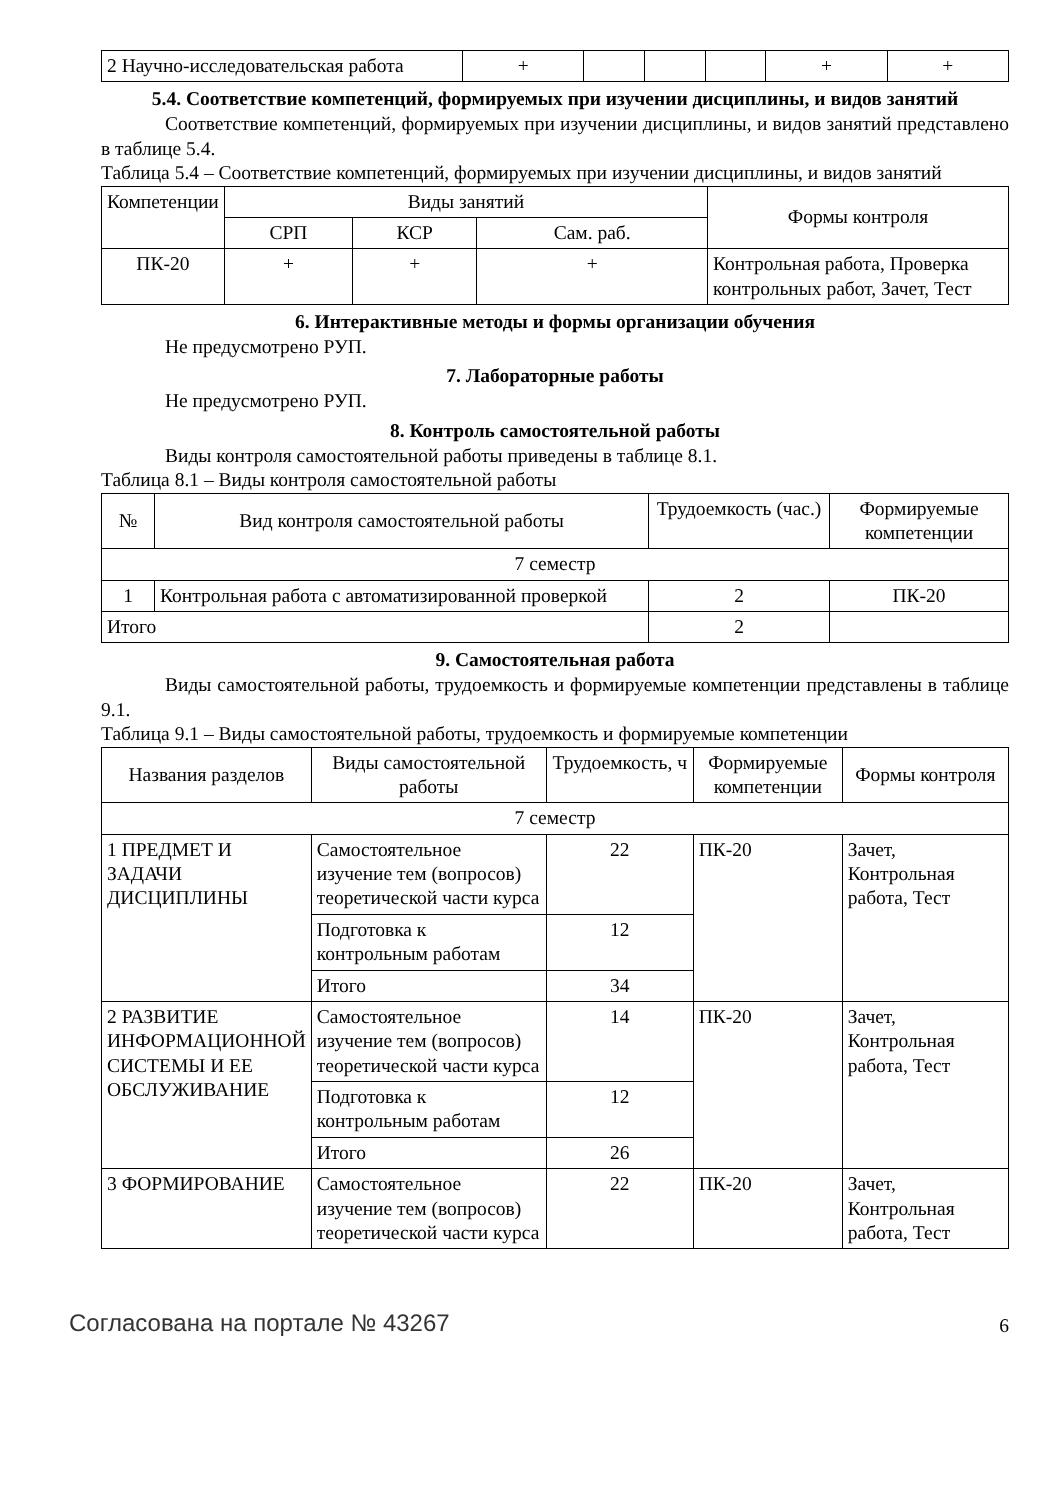| 2 Научно-исследовательская работа | + | | | | + | + |
5.4. Соответствие компетенций, формируемых при изучении дисциплины, и видов занятий
Соответствие компетенций, формируемых при изучении дисциплины, и видов занятий представлено в таблице 5.4.
Таблица 5.4 – Соответствие компетенций, формируемых при изучении дисциплины, и видов занятий
| Компетенции | Виды занятий | | | Формы контроля |
| | СРП | КСР | Сам. раб. | |
| ПК-20 | + | + | + | Контрольная работа, Проверка контрольных работ, Зачет, Тест |
6. Интерактивные методы и формы организации обучения
Не предусмотрено РУП.
7. Лабораторные работы
Не предусмотрено РУП.
8. Контроль самостоятельной работы
Виды контроля самостоятельной работы приведены в таблице 8.1.
Таблица 8.1 – Виды контроля самостоятельной работы
| № | Вид контроля самостоятельной работы | Трудоемкость (час.) | Формируемые компетенции |
| --- | --- | --- | --- |
| 7 семестр | | | |
| 1 | Контрольная работа с автоматизированной проверкой | 2 | ПК-20 |
| Итого | | 2 | |
9. Самостоятельная работа
Виды самостоятельной работы, трудоемкость и формируемые компетенции представлены в таблице 9.1.
Таблица 9.1 – Виды самостоятельной работы, трудоемкость и формируемые компетенции
| Названия разделов | Виды самостоятельной работы | Трудоемкость, ч | Формируемые компетенции | Формы контроля |
| --- | --- | --- | --- | --- |
| 7 семестр | | | | |
| 1 ПРЕДМЕТ И ЗАДАЧИ ДИСЦИПЛИНЫ | Самостоятельное изучение тем (вопросов) теоретической части курса | 22 | ПК-20 | Зачет, Контрольная работа, Тест |
| | Подготовка к контрольным работам | 12 | | |
| | Итого | 34 | | |
| 2 РАЗВИТИЕ ИНФОРМАЦИОННОЙ СИСТЕМЫ И ЕЕ ОБСЛУЖИВАНИЕ | Самостоятельное изучение тем (вопросов) теоретической части курса | 14 | ПК-20 | Зачет, Контрольная работа, Тест |
| | Подготовка к контрольным работам | 12 | | |
| | Итого | 26 | | |
| 3 ФОРМИРОВАНИЕ | Самостоятельное изучение тем (вопросов) теоретической части курса | 22 | ПК-20 | Зачет, Контрольная работа, Тест |
Согласована на портале № 43267 6